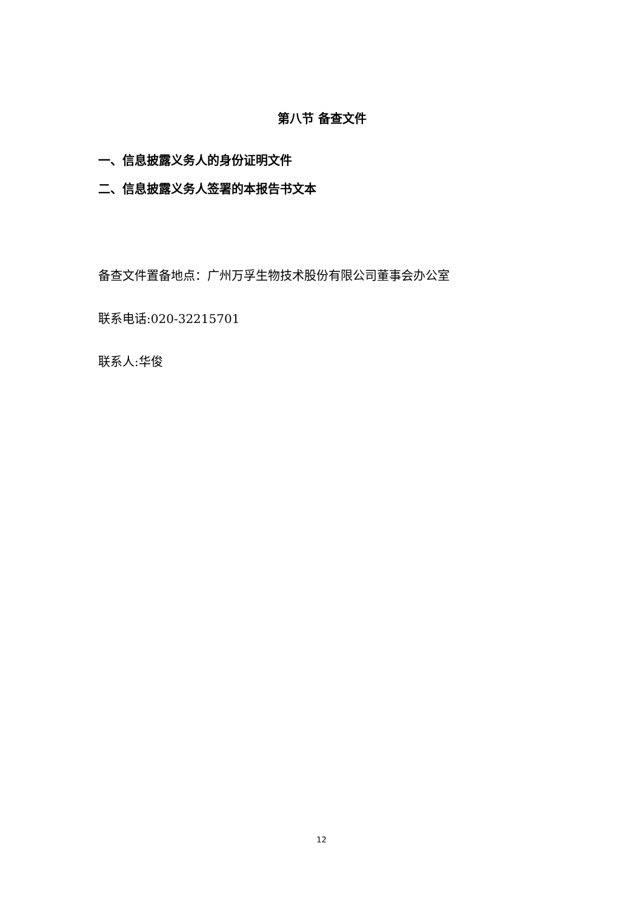第八节 备查文件
一、信息披露义务人的身份证明文件
二、信息披露义务人签署的本报告书文本
备查文件置备地点：广州万孚生物技术股份有限公司董事会办公室
联系电话:020-32215701
联系人:华俊
12